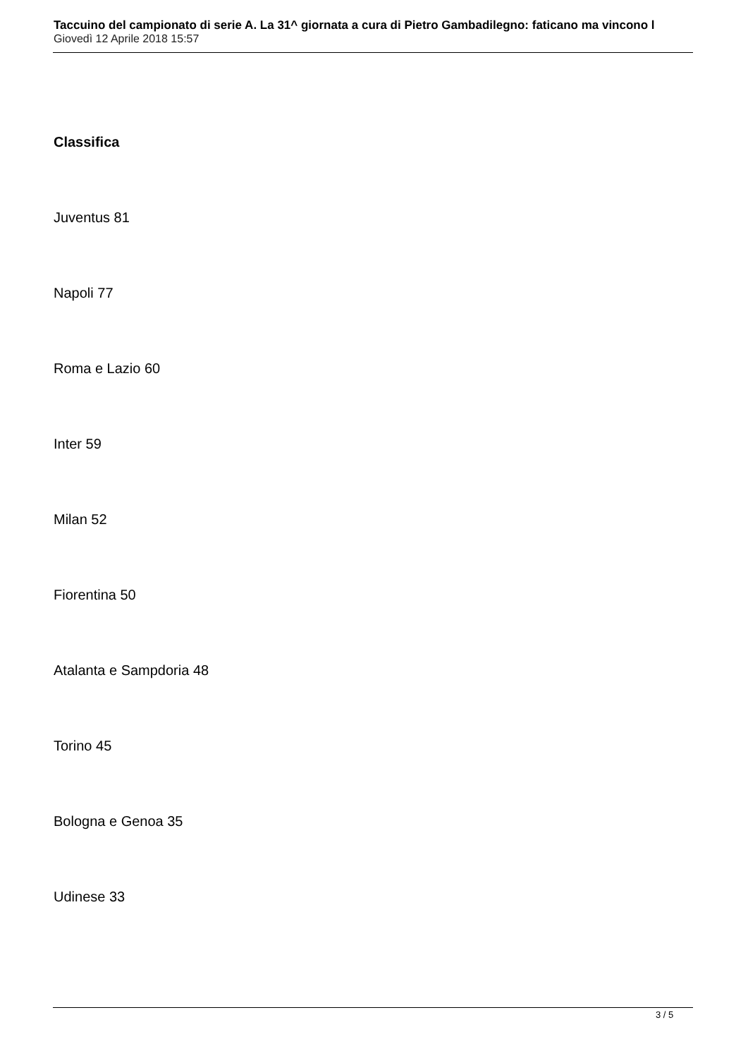Taccuino del campionato di serie A. La 31^ giornata a cura di Pietro Gambadilegno: faticano ma vincono l
Giovedì 12 Aprile 2018 15:57
Classifica
Juventus 81
Napoli 77
Roma e Lazio 60
Inter 59
Milan 52
Fiorentina 50
Atalanta e Sampdoria 48
Torino 45
Bologna e Genoa 35
Udinese 33
3 / 5